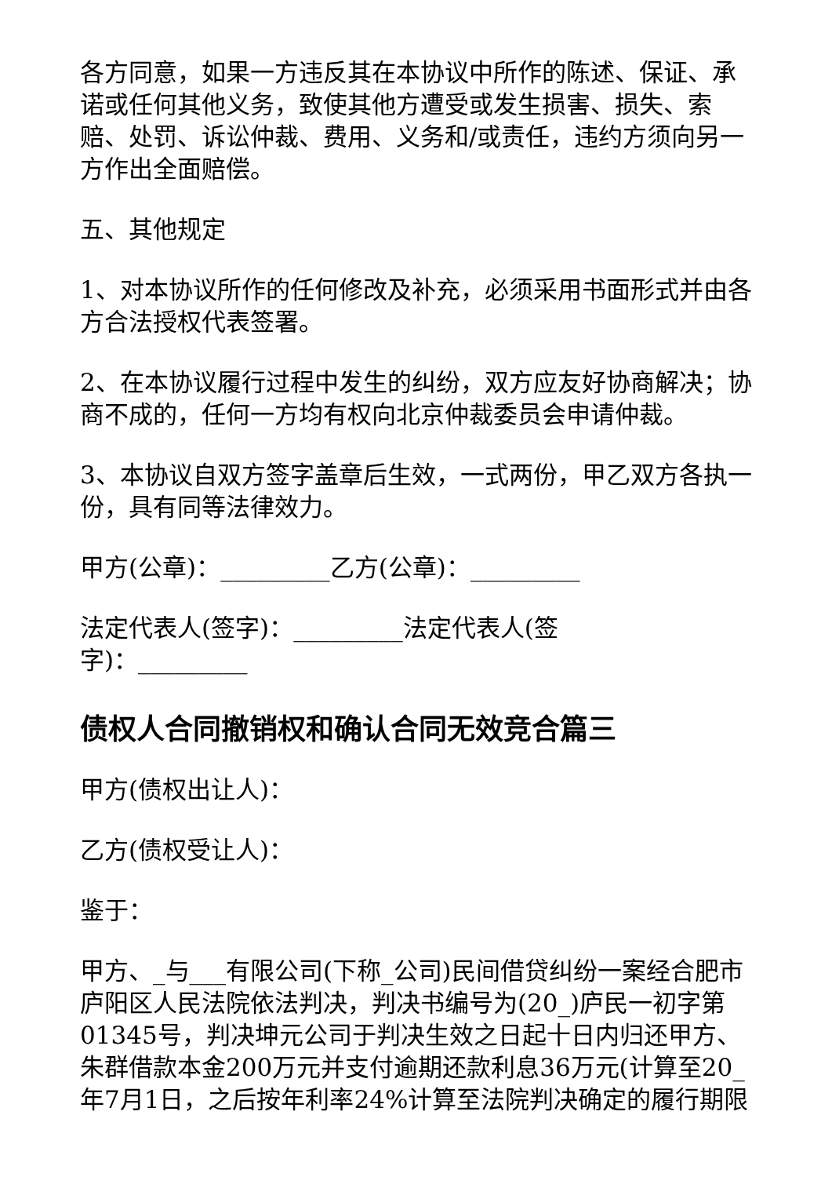各方同意，如果一方违反其在本协议中所作的陈述、保证、承诺或任何其他义务，致使其他方遭受或发生损害、损失、索赔、处罚、诉讼仲裁、费用、义务和/或责任，违约方须向另一方作出全面赔偿。
五、其他规定
1、对本协议所作的任何修改及补充，必须采用书面形式并由各方合法授权代表签署。
2、在本协议履行过程中发生的纠纷，双方应友好协商解决；协商不成的，任何一方均有权向北京仲裁委员会申请仲裁。
3、本协议自双方签字盖章后生效，一式两份，甲乙双方各执一份，具有同等法律效力。
甲方(公章)：_________乙方(公章)：_________
法定代表人(签字)：_________法定代表人(签字)：_________
债权人合同撤销权和确认合同无效竞合篇三
甲方(债权出让人)：
乙方(债权受让人)：
鉴于：
甲方、_与___有限公司(下称_公司)民间借贷纠纷一案经合肥市庐阳区人民法院依法判决，判决书编号为(20_)庐民一初字第01345号，判决坤元公司于判决生效之日起十日内归还甲方、朱群借款本金200万元并支付逾期还款利息36万元(计算至20_年7月1日，之后按年利率24%计算至法院判决确定的履行期限